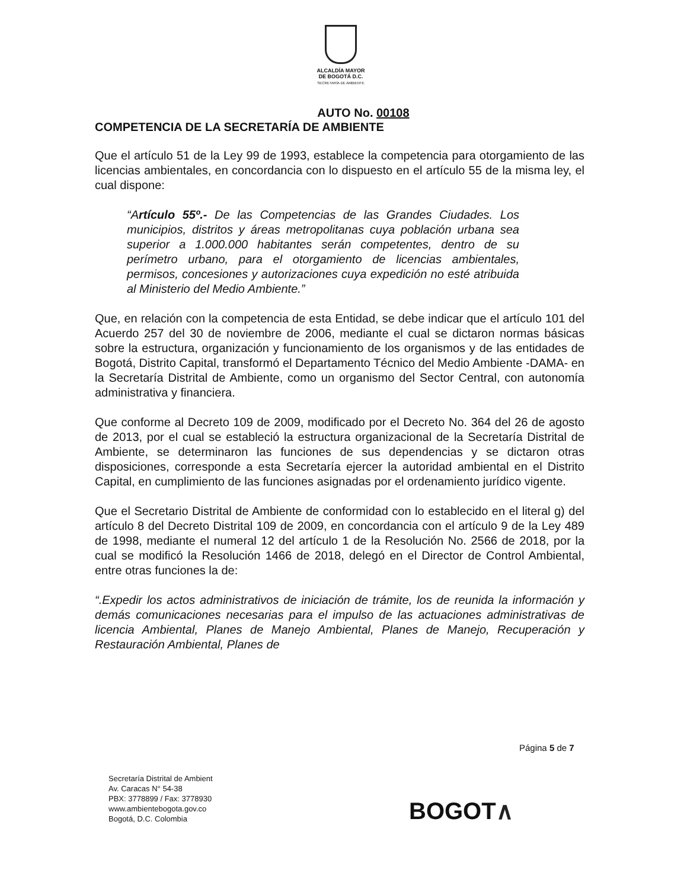ALCALDÍA MAYOR
DE BOGOTÁ D.C.
SECRETARÍA DE AMBIENTE
AUTO No. 00108
COMPETENCIA DE LA SECRETARÍA DE AMBIENTE
Que el artículo 51 de la Ley 99 de 1993, establece la competencia para otorgamiento de las licencias ambientales, en concordancia con lo dispuesto en el artículo 55 de la misma ley, el cual dispone:
“Artículo 55º.- De las Competencias de las Grandes Ciudades. Los municipios, distritos y áreas metropolitanas cuya población urbana sea superior a 1.000.000 habitantes serán competentes, dentro de su perímetro urbano, para el otorgamiento de licencias ambientales, permisos, concesiones y autorizaciones cuya expedición no esté atribuida al Ministerio del Medio Ambiente.”
Que, en relación con la competencia de esta Entidad, se debe indicar que el artículo 101 del Acuerdo 257 del 30 de noviembre de 2006, mediante el cual se dictaron normas básicas sobre la estructura, organización y funcionamiento de los organismos y de las entidades de Bogotá, Distrito Capital, transformó el Departamento Técnico del Medio Ambiente -DAMA- en la Secretaría Distrital de Ambiente, como un organismo del Sector Central, con autonomía administrativa y financiera.
Que conforme al Decreto 109 de 2009, modificado por el Decreto No. 364 del 26 de agosto de 2013, por el cual se estableció la estructura organizacional de la Secretaría Distrital de Ambiente, se determinaron las funciones de sus dependencias y se dictaron otras disposiciones, corresponde a esta Secretaría ejercer la autoridad ambiental en el Distrito Capital, en cumplimiento de las funciones asignadas por el ordenamiento jurídico vigente.
Que el Secretario Distrital de Ambiente de conformidad con lo establecido en el literal g) del artículo 8 del Decreto Distrital 109 de 2009, en concordancia con el artículo 9 de la Ley 489 de 1998, mediante el numeral 12 del artículo 1 de la Resolución No. 2566 de 2018, por la cual se modificó la Resolución 1466 de 2018, delegó en el Director de Control Ambiental, entre otras funciones la de:
“.Expedir los actos administrativos de iniciación de trámite, los de reunida la información y demás comunicaciones necesarias para el impulso de las actuaciones administrativas de licencia Ambiental, Planes de Manejo Ambiental, Planes de Manejo, Recuperación y Restauración Ambiental, Planes de
Página 5 de 7
Secretaría Distrital de Ambient
Av. Caracas N° 54-38
PBX: 3778899 / Fax: 3778930
www.ambientebogota.gov.co
Bogotá, D.C. Colombia
BOGOT∧